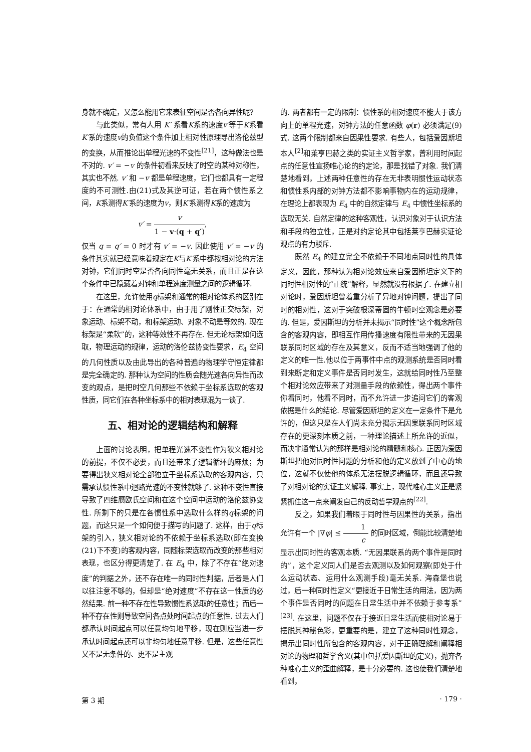身就不确定，又怎么能用它来表征空间是否各向异性呢?
与此类似，常有人用 K′ 系看K系的速度v′等于K系看K′系的速度v的负值这个条件加上相对性原理导出洛伦兹型的变换，从而推论出单程光速的不变性<sup>[21]</sup>，这种做法也是不对的. v′ = −v 的条件初看来反映了时空的某种对称性，其实也不然. v′ 和 −v 都是单程速度，它们也都具有一定程度的不可测性.由(21)式及其逆可证，若在两个惯性系之间，K系测得K′系的速度为v，则K′系测得K系的速度为
v′ = v 1 − v·(q + q′),
仅当 q = q′ = 0 时才有 v′ = −v. 因此使用 v′ = −v 的条件其实就已经意味着规定在K与K′系中都按相对论的方法对钟，它们同时空是否各向同性毫无关系，而且正是在这个条件中已隐藏着对钟和单程速度测量之间的逻辑循环.
在这里，允许使用q标架和通常的相对论体系的区别在于：在通常的相对论体系中，由于用了刚性正交标架，对象运动、标架不动，和标架运动、对象不动是等效的. 现在标架是“柔软”的，这种等效性不再存在. 但无论标架如何选取，物理运动的规律，运动的洛伦兹协变性要求，E<sub>4</sub> 空间的几何性质以及由此导出的各种普遍的物理学守恒定律都是完全确定的. 那种认为空间的性质会随光速各向异性而改变的观点，是把时空几何那些不依赖于坐标系选取的客观性质，同它们在各种坐标系中的相对表现混为一谈了.
五、相对论的逻辑结构和解释
上面的讨论表明，把单程光速不变性作为狭义相对论的前提，不仅不必要，而且还带来了逻辑循环的麻烦；为要得出狭义相对论全部独立于坐标系选取的客观内容，只需承认惯性系中迴路光速的不变性就够了. 这种不变性直接导致了四维赝欧氏空间和在这个空间中运动的洛伦兹协变性. 所剩下的只是在各惯性系中选取什么样的q标架的问题，而这只是一个如何便于描写的问题了. 这样，由于q标架的引入，狭义相对论的不依赖于坐标系选取(即在变换(21)下不变)的客观内容，同随标架选取而改变的那些相对表现，也区分得更清楚了. 在 E<sub>4</sub> 中，除了不存在“绝对速度”的判据之外，还不存在唯一的同时性判据，后者是人们以往注意不够的，但却是“绝对速度”不存在这一性质的必然结果. 前一种不存在性导致惯性系选取的任意性；而后一种不存在性则导致空间各点处时间起点的任意性. 过去人们都承认时间起点可以任意均匀地平移，现在则应当进一步承认时间起点还可以非均匀地任意平移. 但是，这些任意性又不是无条件的、更不是主观
的. 两者都有一定的限制：惯性系的相对速度不能大于该方向上的单程光速，对钟方法的任意函数 φ(r) 必须满足(9)式. 这两个限制都来自因果性要求. 有些人，包括爱因斯坦本人<sup>[2]</sup>和莱亨巴赫之类的实证主义哲学家，曾利用时间起点的任意性宣扬唯心论的约定论，那是找错了对象. 我们清楚地看到，上述两种任意性的存在无非表明惯性运动状态和惯性系内部的对钟方法都不影响事物内在的运动规律，在理论上都表现为 E<sub>4</sub> 中的自然定律与 E<sub>4</sub> 中惯性坐标系的选取无关. 自然定律的这种客观性，认识对象对于认识方法和手段的独立性，正是对约定论其中包括莱亨巴赫实证论观点的有力驳斥.
既然 E<sub>4</sub> 的建立完全不依赖于不同地点同时性的具体定义，因此，那种认为相对论效应来自爱因斯坦定义下的同时性相对性的“正统”解释，显然就没有根据了. 在建立相对论时，爱因斯坦曾着重分析了异地对钟问题，提出了同时的相对性，这对于突破根深蒂固的牛顿时空观念是必要的. 但是，爱因斯坦的分析并未揭示“同时性”这个概念所包含的客观内容，即相互作用传播速度有限性带来的无因果联系同时区域的存在及其意义，反而不适当地强调了他的定义的唯一性.他以位于两事件中点的观测系统是否同时看到来断定和定义事件是否同时发生，这就给同时性乃至整个相对论效应带来了对测量手段的依赖性，得出两个事件你看同时，他看不同时，而不允许进一步追问它们的客观依据是什么的结论. 尽管爱因斯坦的定义在一定条件下是允许的，但这只是在人们尚未充分揭示无因果联系同时区域存在的更深刻本质之前，一种理论描述上所允许的近似，而决非通常认为的那样是相对论的精髓和核心. 正因为爱因斯坦把他对同时性问题的分析和他的定义放到了中心的地位，这就不仅使他的体系无法摆脱逻辑循环，而且还导致了对相对论的实证主义解释. 事实上，现代唯心主义正是紧紧抓住这一点来阐发自己的反动哲学观点的<sup>[22]</sup>.
反之，如果我们着眼于同时性与因果性的关系，指出允许有一个 |∇φ| ≤ 1 c 的同时区域，倒能比较清楚地显示出同时性的客观本质. “无因果联系的两个事件是同时的”，这个定义同人们是否去观测以及如何观察(即处于什么运动状态、运用什么观测手段)毫无关系. 海森堡也说过，后一种同时性定义“更接近于日常生活的用法，因为两个事件是否同时的问题在日常生活中并不依赖于参考系”<sup>[23]</sup>. 在这里，问题不仅在于接近日常生活而使相对论易于摆脱其神秘色彩，更重要的是，建立了这种同时性观念，揭示出同时性所包含的客观内容，对于正确理解和阐释相对论的物理和哲学含义(其中包括爱因斯坦的定义)，抛弃各种唯心主义的歪曲解释，是十分必要的. 这也使我们清楚地看到，
第 3 期 · 179 ·